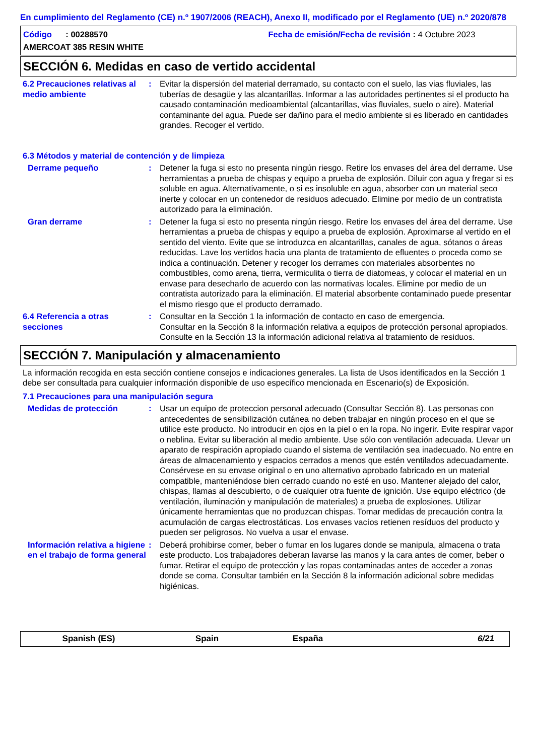En cumplimiento del Reglamento (CE) n.º 1907/2006 (REACH), Anexo II, modificado por el Reglamento (UE) n.º 2020/878
Código : 00288570
Fecha de emisión/Fecha de revisión : 4 Octubre 2023
AMERCOAT 385 RESIN WHITE
SECCIÓN 6. Medidas en caso de vertido accidental
6.2 Precauciones relativas al medio ambiente
: Evitar la dispersión del material derramado, su contacto con el suelo, las vias fluviales, las tuberías de desagüe y las alcantarillas. Informar a las autoridades pertinentes si el producto ha causado contaminación medioambiental (alcantarillas, vias fluviales, suelo o aire). Material contaminante del agua. Puede ser dañino para el medio ambiente si es liberado en cantidades grandes. Recoger el vertido.
6.3 Métodos y material de contención y de limpieza
Derrame pequeño : Detener la fuga si esto no presenta ningún riesgo. Retire los envases del área del derrame. Use herramientas a prueba de chispas y equipo a prueba de explosión. Diluir con agua y fregar si es soluble en agua. Alternativamente, o si es insoluble en agua, absorber con un material seco inerte y colocar en un contenedor de residuos adecuado. Elimine por medio de un contratista autorizado para la eliminación.
Gran derrame : Detener la fuga si esto no presenta ningún riesgo. Retire los envases del área del derrame. Use herramientas a prueba de chispas y equipo a prueba de explosión. Aproximarse al vertido en el sentido del viento. Evite que se introduzca en alcantarillas, canales de agua, sótanos o áreas reducidas. Lave los vertidos hacia una planta de tratamiento de efluentes o proceda como se indica a continuación. Detener y recoger los derrames con materiales absorbentes no combustibles, como arena, tierra, vermiculita o tierra de diatomeas, y colocar el material en un envase para desecharlo de acuerdo con las normativas locales. Elimine por medio de un contratista autorizado para la eliminación. El material absorbente contaminado puede presentar el mismo riesgo que el producto derramado.
6.4 Referencia a otras secciones
: Consultar en la Sección 1 la información de contacto en caso de emergencia.
Consultar en la Sección 8 la información relativa a equipos de protección personal apropiados.
Consulte en la Sección 13 la información adicional relativa al tratamiento de residuos.
SECCIÓN 7. Manipulación y almacenamiento
La información recogida en esta sección contiene consejos e indicaciones generales. La lista de Usos identificados en la Sección 1 debe ser consultada para cualquier información disponible de uso específico mencionada en Escenario(s) de Exposición.
7.1 Precauciones para una manipulación segura
Medidas de protección : Usar un equipo de proteccion personal adecuado (Consultar Sección 8). Las personas con antecedentes de sensibilización cutánea no deben trabajar en ningún proceso en el que se utilice este producto. No introducir en ojos en la piel o en la ropa. No ingerir. Evite respirar vapor o neblina. Evitar su liberación al medio ambiente. Use sólo con ventilación adecuada. Llevar un aparato de respiración apropiado cuando el sistema de ventilación sea inadecuado. No entre en áreas de almacenamiento y espacios cerrados a menos que estén ventilados adecuadamente. Consérvese en su envase original o en uno alternativo aprobado fabricado en un material compatible, manteniéndose bien cerrado cuando no esté en uso. Mantener alejado del calor, chispas, llamas al descubierto, o de cualquier otra fuente de ignición. Use equipo eléctrico (de ventilación, iluminación y manipulación de materiales) a prueba de explosiones. Utilizar únicamente herramientas que no produzcan chispas. Tomar medidas de precaución contra la acumulación de cargas electrostáticas. Los envases vacíos retienen resíduos del producto y pueden ser peligrosos. No vuelva a usar el envase.
Información relativa a higiene en el trabajo de forma general
: Deberá prohibirse comer, beber o fumar en los lugares donde se manipula, almacena o trata este producto. Los trabajadores deberan lavarse las manos y la cara antes de comer, beber o fumar. Retirar el equipo de protección y las ropas contaminadas antes de acceder a zonas donde se coma. Consultar también en la Sección 8 la información adicional sobre medidas higiénicas.
Spanish (ES) Spain España 6/21